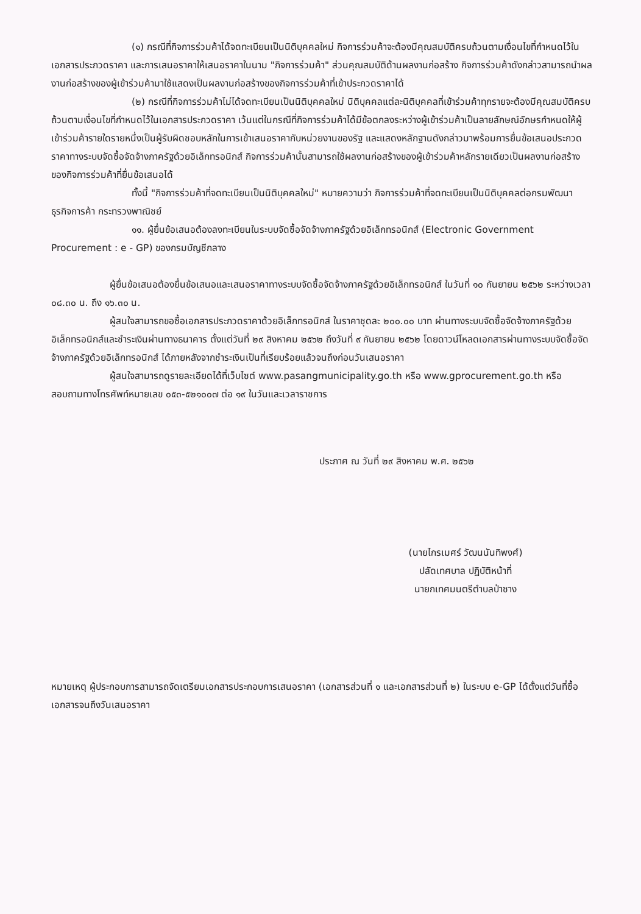(๑) กรณีที่กิจการร่วมค้าได้จดทะเบียนเป็นนิติบุคคลใหม่ กิจการร่วมค้าจะต้องมีคุณสมบัติครบถ้วนตามเงื่อนไขที่กำหนดไว้ในเอกสารประกวดราคา และการเสนอราคาให้เสนอราคาในนาม "กิจการร่วมค้า" ส่วนคุณสมบัติด้านผลงานก่อสร้าง กิจการร่วมค้าดังกล่าวสามารถนำผลงานก่อสร้างของผู้เข้าร่วมค้ามาใช้แสดงเป็นผลงานก่อสร้างของกิจการร่วมค้าที่เข้าประกวดราคาได้
(๒) กรณีที่กิจการร่วมค้าไม่ได้จดทะเบียนเป็นนิติบุคคลใหม่ นิติบุคคลแต่ละนิติบุคคลที่เข้าร่วมค้าทุกรายจะต้องมีคุณสมบัติครบถ้วนตามเงื่อนไขที่กำหนดไว้ในเอกสารประกวดราคา เว้นแต่ในกรณีที่กิจการร่วมค้าได้มีข้อตกลงระหว่างผู้เข้าร่วมค้าเป็นลายลักษณ์อักษรกำหนดให้ผู้เข้าร่วมค้ารายใดรายหนึ่งเป็นผู้รับผิดชอบหลักในการเข้าเสนอราคากับหน่วยงานของรัฐ และแสดงหลักฐานดังกล่าวมาพร้อมการยื่นข้อเสนอประกวดราคาทางระบบจัดซื้อจัดจ้างภาครัฐด้วยอิเล็กทรอนิกส์ กิจการร่วมค้านั้นสามารถใช้ผลงานก่อสร้างของผู้เข้าร่วมค้าหลักรายเดียวเป็นผลงานก่อสร้างของกิจการร่วมค้าที่ยื่นข้อเสนอได้
ทั้งนี้ "กิจการร่วมค้าที่จดทะเบียนเป็นนิติบุคคลใหม่" หมายความว่า กิจการร่วมค้าที่จดทะเบียนเป็นนิติบุคคลต่อกรมพัฒนาธุรกิจการค้า กระทรวงพาณิชย์
๑๑. ผู้ยื่นข้อเสนอต้องลงทะเบียนในระบบจัดซื้อจัดจ้างภาครัฐด้วยอิเล็กทรอนิกส์ (Electronic Government Procurement : e - GP) ของกรมบัญชีกลาง
ผู้ยื่นข้อเสนอต้องยื่นข้อเสนอและเสนอราคาทางระบบจัดซื้อจัดจ้างภาครัฐด้วยอิเล็กทรอนิกส์ ในวันที่ ๑๐ กันยายน ๒๕๖๒ ระหว่างเวลา ๐๘.๓๐ น. ถึง ๑๖.๓๐ น.
ผู้สนใจสามารถขอซื้อเอกสารประกวดราคาด้วยอิเล็กทรอนิกส์ ในราคาชุดละ ๒๐๐.๐๐ บาท ผ่านทางระบบจัดซื้อจัดจ้างภาครัฐด้วยอิเล็กทรอนิกส์และชำระเงินผ่านทางธนาคาร ตั้งแต่วันที่ ๒๙ สิงหาคม ๒๕๖๒ ถึงวันที่ ๙ กันยายน ๒๕๖๒ โดยดาวน์โหลดเอกสารผ่านทางระบบจัดซื้อจัดจ้างภาครัฐด้วยอิเล็กทรอนิกส์ ได้ภายหลังจากชำระเงินเป็นที่เรียบร้อยแล้วจนถึงก่อนวันเสนอราคา
ผู้สนใจสามารถดูรายละเอียดได้ที่เว็บไซต์ www.pasangmunicipality.go.th หรือ www.gprocurement.go.th หรือสอบถามทางโทรศัพท์หมายเลข ๐๕๓-๕๒๑๐๐๗ ต่อ ๑๙ ในวันและเวลาราชการ
ประกาศ ณ วันที่ ๒๙ สิงหาคม พ.ศ. ๒๕๖๒
(นายไกรเมศร์ วัฒนนันทิพงศ์)
ปลัดเทศบาล ปฏิบัติหน้าที่
นายกเทศมนตรีตำบลป่าซาง
หมายเหตุ ผู้ประกอบการสามารถจัดเตรียมเอกสารประกอบการเสนอราคา (เอกสารส่วนที่ ๑ และเอกสารส่วนที่ ๒) ในระบบ e-GP ได้ตั้งแต่วันที่ซื้อเอกสารจนถึงวันเสนอราคา